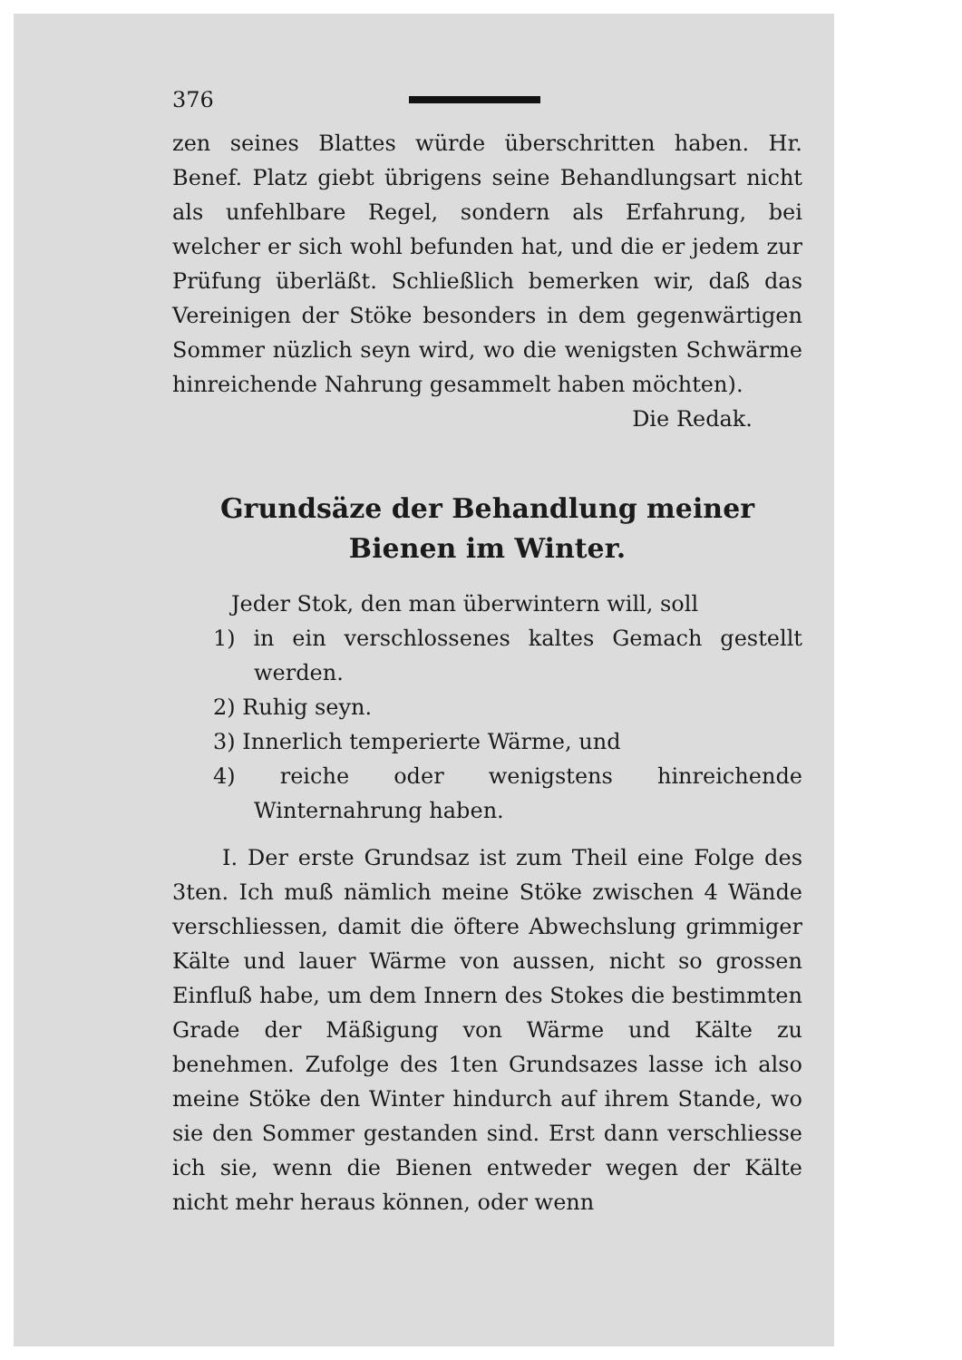376
zen seines Blattes würde überschritten haben. Hr. Benef. Platz giebt übrigens seine Behandlungsart nicht als unfehlbare Regel, sondern als Erfahrung, bei welcher er sich wohl befunden hat, und die er jedem zur Prüfung überläßt. Schließlich bemerken wir, daß das Vereinigen der Stöke besonders in dem gegenwärtigen Sommer nüzlich seyn wird, wo die wenigsten Schwärme hinreichende Nahrung gesammelt haben möchten).
Die Redak.
Grundsäze der Behandlung meiner Bienen im Winter.
Jeder Stok, den man überwintern will, soll
1) in ein verschlossenes kaltes Gemach gestellt werden.
2) Ruhig seyn.
3) Innerlich temperierte Wärme, und
4) reiche oder wenigstens hinreichende Winternahrung haben.
I. Der erste Grundsaz ist zum Theil eine Folge des 3ten. Ich muß nämlich meine Stöke zwischen 4 Wände verschliessen, damit die öftere Abwechslung grimmiger Kälte und lauer Wärme von aussen, nicht so grossen Einfluß habe, um dem Innern des Stokes die bestimmten Grade der Mäßigung von Wärme und Kälte zu benehmen. Zufolge des 1ten Grundsazes lasse ich also meine Stöke den Winter hindurch auf ihrem Stande, wo sie den Sommer gestanden sind. Erst dann verschliesse ich sie, wenn die Bienen entweder wegen der Kälte nicht mehr heraus können, oder wenn